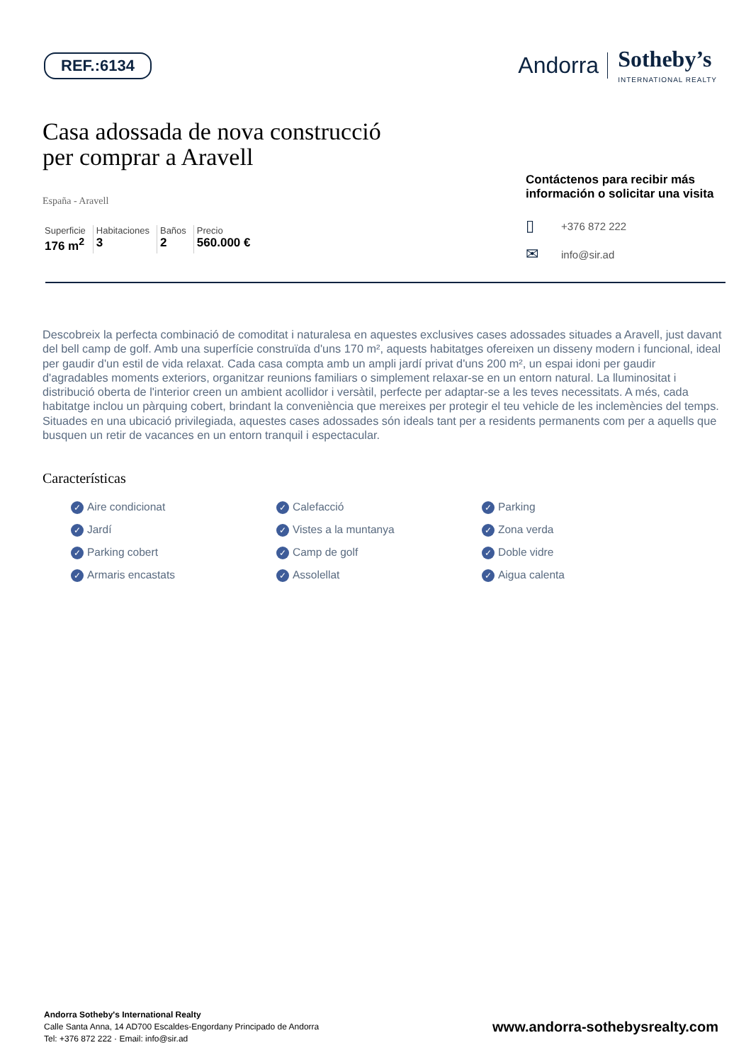REF.:6134
Andorra Sotheby’s
INTERNATIONAL REALTY
Casa adossada de nova construcció
per comprar a Aravell
España - Aravell
Superficie
176 m<sup>2</sup>
Habitaciones
3
Baños
2
Precio
560.000 €
Contáctenos para recibir más
información o solicitar una visita
▯ +376 872 222
✉ info@sir.ad
Descobreix la perfecta combinació de comoditat i naturalesa en aquestes exclusives cases adossades situades a Aravell, just davant del bell camp de golf. Amb una superfície construïda d'uns 170 m², aquests habitatges ofereixen un disseny modern i funcional, ideal per gaudir d'un estil de vida relaxat. Cada casa compta amb un ampli jardí privat d'uns 200 m², un espai idoni per gaudir d'agradables moments exteriors, organitzar reunions familiars o simplement relaxar-se en un entorn natural. La lluminositat i distribució oberta de l'interior creen un ambient acollidor i versàtil, perfecte per adaptar-se a les teves necessitats. A més, cada habitatge inclou un pàrquing cobert, brindant la conveniència que mereixes per protegir el teu vehicle de les inclemències del temps. Situades en una ubicació privilegiada, aquestes cases adossades són ideals tant per a residents permanents com per a aquells que busquen un retir de vacances en un entorn tranquil i espectacular.
Características
✓ Aire condicionat
✓ Calefacció
✓ Parking
✓ Jardí
✓ Vistes a la muntanya
✓ Zona verda
✓ Parking cobert
✓ Camp de golf
✓ Doble vidre
✓ Armaris encastats
✓ Assolellat
✓ Aigua calenta
Andorra Sotheby's International Realty
Calle Santa Anna, 14 AD700 Escaldes-Engordany Principado de Andorra
Tel: +376 872 222 · Email: info@sir.ad
www.andorra-sothebysrealty.com